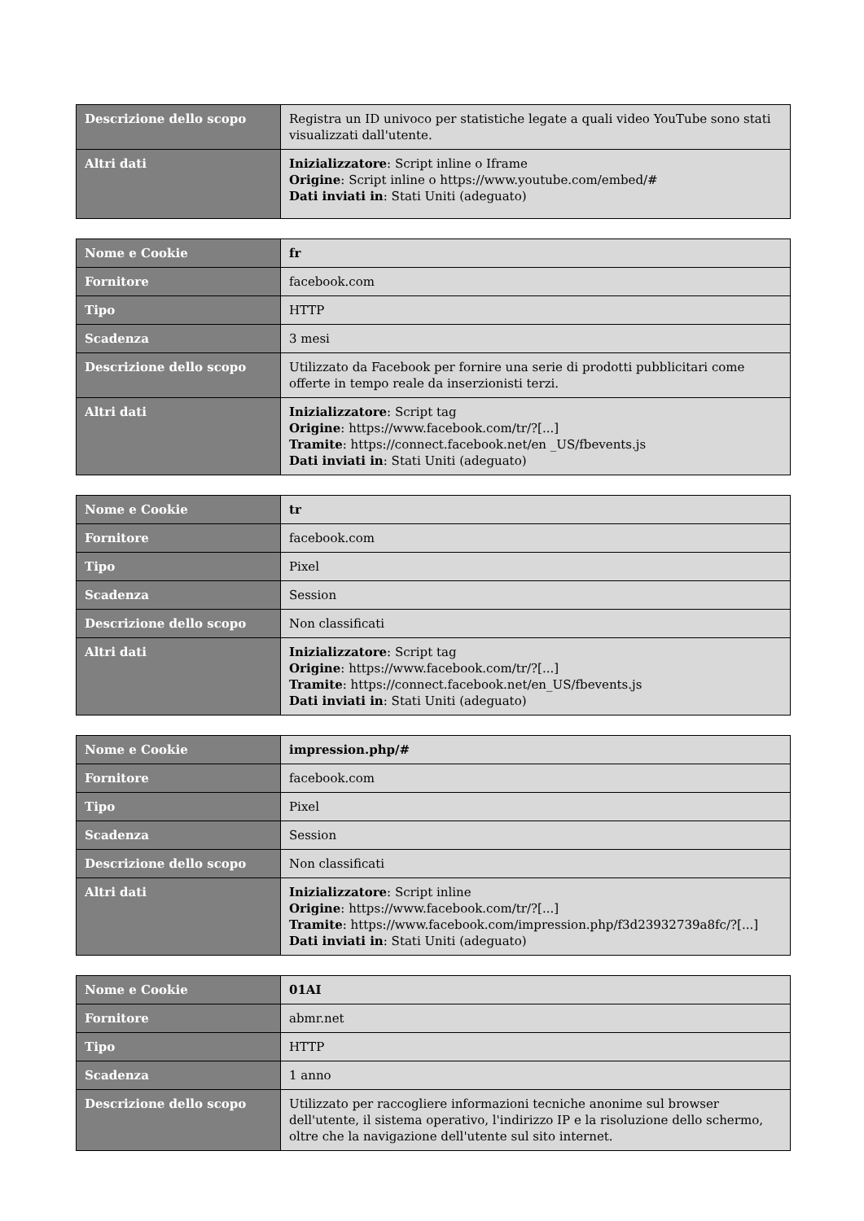| Descrizione dello scopo | Registra un ID univoco per statistiche legate a quali video YouTube sono stati visualizzati dall'utente. |
| Altri dati | Inizializzatore : Script inline o Iframe Origine : Script inline o https://www.youtube.com/embed/# Dati inviati in : Stati Uniti (adeguato) |
| Nome e Cookie | fr |
| Fornitore | facebook.com |
| Tipo | HTTP |
| Scadenza | 3 mesi |
| Descrizione dello scopo | Utilizzato da Facebook per fornire una serie di prodotti pubblicitari come offerte in tempo reale da inserzionisti terzi. |
| Altri dati | Inizializzatore : Script tag Origine : https://www.facebook.com/tr/?[...] Tramite : https://connect.facebook.net/en _US/fbevents.js Dati inviati in : Stati Uniti (adeguato) |
| Nome e Cookie | tr |
| Fornitore | facebook.com |
| Tipo | Pixel |
| Scadenza | Session |
| Descrizione dello scopo | Non classificati |
| Altri dati | Inizializzatore : Script tag Origine : https://www.facebook.com/tr/?[...] Tramite : https://connect.facebook.net/en_US/fbevents.js Dati inviati in : Stati Uniti (adeguato) |
| Nome e Cookie | impression.php/# |
| Fornitore | facebook.com |
| Tipo | Pixel |
| Scadenza | Session |
| Descrizione dello scopo | Non classificati |
| Altri dati | Inizializzatore : Script inline Origine : https://www.facebook.com/tr/?[...] Tramite : https://www.facebook.com/impression.php/f3d23932739a8fc/?[...] Dati inviati in : Stati Uniti (adeguato) |
| Nome e Cookie | 01AI |
| Fornitore | abmr.net |
| Tipo | HTTP |
| Scadenza | 1 anno |
| Descrizione dello scopo | Utilizzato per raccogliere informazioni tecniche anonime sul browser dell'utente, il sistema operativo, l'indirizzo IP e la risoluzione dello schermo, oltre che la navigazione dell'utente sul sito internet. |